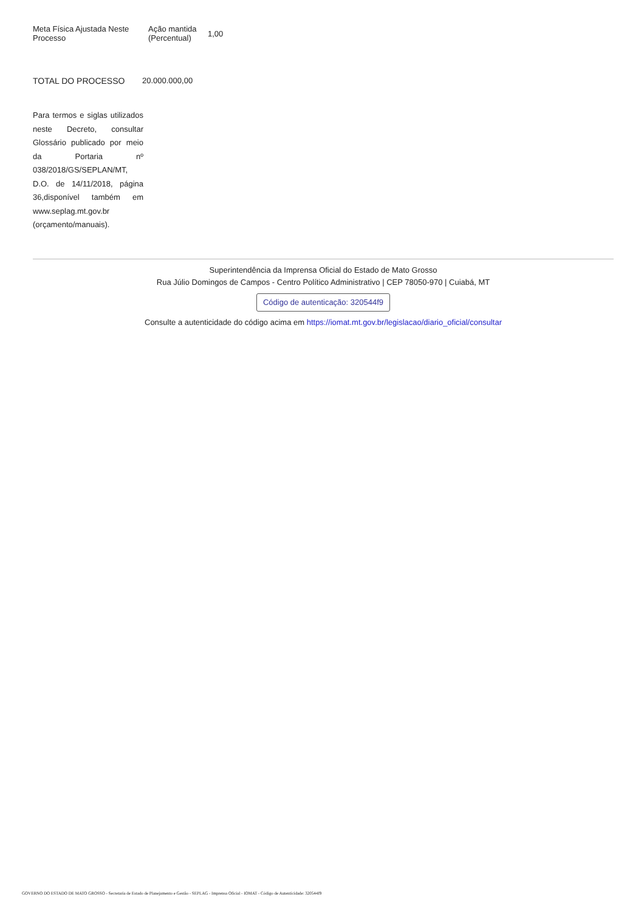| Meta Física Ajustada Neste Processo | Ação mantida (Percentual) | 1,00 |
| TOTAL DO PROCESSO | 20.000.000,00 |
Para termos e siglas utilizados neste Decreto, consultar Glossário publicado por meio da Portaria nº 038/2018/GS/SEPLAN/MT, D.O. de 14/11/2018, página 36,disponível também em www.seplag.mt.gov.br (orçamento/manuais).
Superintendência da Imprensa Oficial do Estado de Mato Grosso
Rua Júlio Domingos de Campos - Centro Político Administrativo | CEP 78050-970 | Cuiabá, MT
Código de autenticação: 320544f9
Consulte a autenticidade do código acima em https://iomat.mt.gov.br/legislacao/diario_oficial/consultar
GOVERNO DO ESTADO DE MATO GROSSO - Secretaria de Estado de Planejamento e Gestão - SEPLAG - Imprensa Oficial - IOMAT - Código de Autenticidade: 320544f9